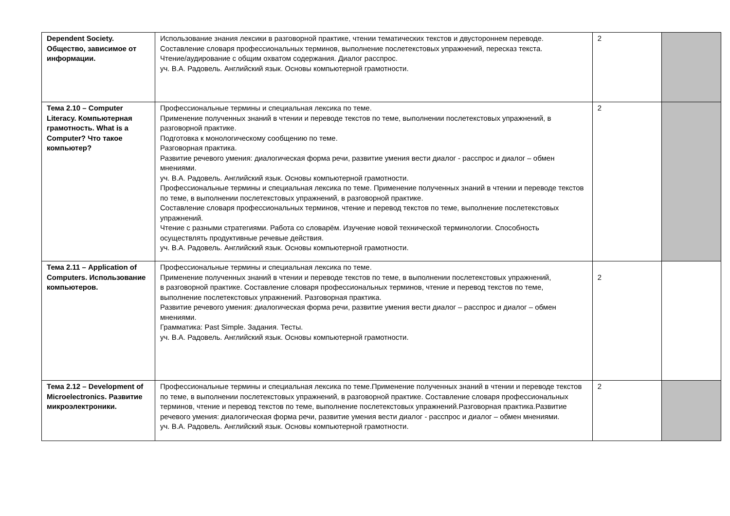| Dependent Society. Общество, зависимое от информации. | Использование знания лексики в разговорной практике, чтении тематических текстов и двустороннем переводе. Составление словаря профессиональных терминов, выполнение послетекстовых упражнений, пересказ текста. Чтение/аудирование с общим охватом содержания. Диалог расспрос. уч. В.А. Радовель. Английский язык. Основы компьютерной грамотности. | 2 | |
| Тема 2.10 – Computer Literacy. Компьютерная грамотность. What is a Computer? Что такое компьютер? | Профессиональные термины и специальная лексика по теме. Применение полученных знаний в чтении и переводе текстов по теме, выполнении послетекстовых упражнений, в разговорной практике. Подготовка к монологическому сообщению по теме. Разговорная практика. Развитие речевого умения: диалогическая форма речи, развитие умения вести диалог - расспрос и диалог – обмен мнениями. уч. В.А. Радовель. Английский язык. Основы компьютерной грамотности. Профессиональные термины и специальная лексика по теме. Применение полученных знаний в чтении и переводе текстов по теме, в выполнении послетекстовых упражнений, в разговорной практике. Составление словаря профессиональных терминов, чтение и перевод текстов по теме, выполнение послетекстовых упражнений. Чтение с разными стратегиями. Работа со словарём. Изучение новой технической терминологии. Способность осуществлять продуктивные речевые действия. уч. В.А. Радовель. Английский язык. Основы компьютерной грамотности. | 2 | |
| Тема 2.11 – Application of Computers. Использование компьютеров. | Профессиональные термины и специальная лексика по теме. Применение полученных знаний в чтении и переводе текстов по теме, в выполнении послетекстовых упражнений, в разговорной практике. Составление словаря профессиональных терминов, чтение и перевод текстов по теме, выполнение послетекстовых упражнений. Разговорная практика. Развитие речевого умения: диалогическая форма речи, развитие умения вести диалог – расспрос и диалог – обмен мнениями. Грамматика: Past Simple. Задания. Тесты. уч. В.А. Радовель. Английский язык. Основы компьютерной грамотности. | 2 | |
| Тема 2.12 – Development of Microelectronics. Развитие микроэлектроники. | Профессиональные термины и специальная лексика по теме.Применение полученных знаний в чтении и переводе текстов по теме, в выполнении послетекстовых упражнений, в разговорной практике. Составление словаря профессиональных терминов, чтение и перевод текстов по теме, выполнение послетекстовых упражнений.Разговорная практика.Развитие речевого умения: диалогическая форма речи, развитие умения вести диалог - расспрос и диалог – обмен мнениями. уч. В.А. Радовель. Английский язык. Основы компьютерной грамотности. | 2 | |